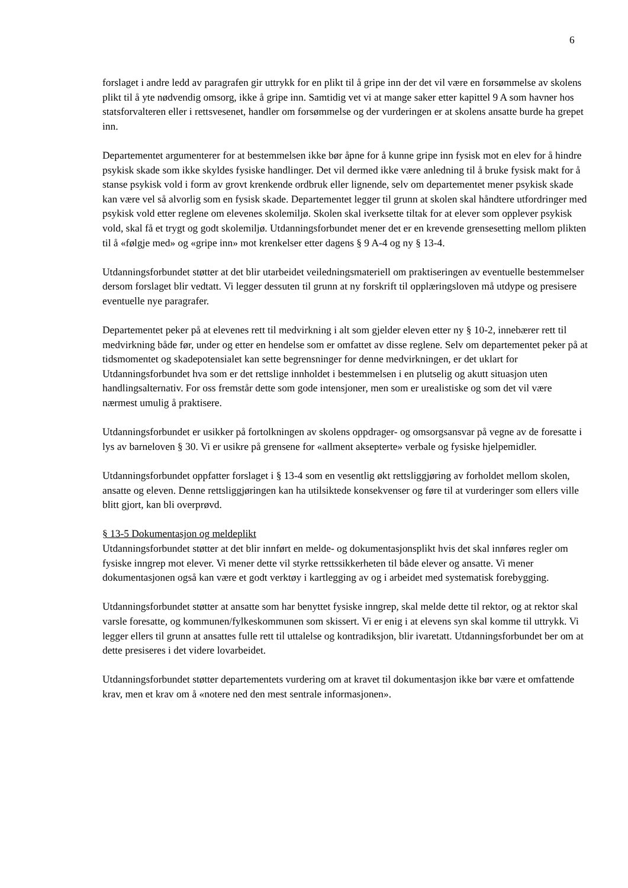6
forslaget i andre ledd av paragrafen gir uttrykk for en plikt til å gripe inn der det vil være en forsømmelse av skolens plikt til å yte nødvendig omsorg, ikke å gripe inn. Samtidig vet vi at mange saker etter kapittel 9 A som havner hos statsforvalteren eller i rettsvesenet, handler om forsømmelse og der vurderingen er at skolens ansatte burde ha grepet inn.
Departementet argumenterer for at bestemmelsen ikke bør åpne for å kunne gripe inn fysisk mot en elev for å hindre psykisk skade som ikke skyldes fysiske handlinger. Det vil dermed ikke være anledning til å bruke fysisk makt for å stanse psykisk vold i form av grovt krenkende ordbruk eller lignende, selv om departementet mener psykisk skade kan være vel så alvorlig som en fysisk skade. Departementet legger til grunn at skolen skal håndtere utfordringer med psykisk vold etter reglene om elevenes skolemiljø. Skolen skal iverksette tiltak for at elever som opplever psykisk vold, skal få et trygt og godt skolemiljø. Utdanningsforbundet mener det er en krevende grensesetting mellom plikten til å «følgje med» og «gripe inn» mot krenkelser etter dagens § 9 A-4 og ny § 13-4.
Utdanningsforbundet støtter at det blir utarbeidet veiledningsmateriell om praktiseringen av eventuelle bestemmelser dersom forslaget blir vedtatt. Vi legger dessuten til grunn at ny forskrift til opplæringsloven må utdype og presisere eventuelle nye paragrafer.
Departementet peker på at elevenes rett til medvirkning i alt som gjelder eleven etter ny § 10-2, innebærer rett til medvirkning både før, under og etter en hendelse som er omfattet av disse reglene. Selv om departementet peker på at tidsmomentet og skadepotensialet kan sette begrensninger for denne medvirkningen, er det uklart for Utdanningsforbundet hva som er det rettslige innholdet i bestemmelsen i en plutselig og akutt situasjon uten handlingsalternativ. For oss fremstår dette som gode intensjoner, men som er urealistiske og som det vil være nærmest umulig å praktisere.
Utdanningsforbundet er usikker på fortolkningen av skolens oppdrager- og omsorgsansvar på vegne av de foresatte i lys av barneloven § 30. Vi er usikre på grensene for «allment aksepterte» verbale og fysiske hjelpemidler.
Utdanningsforbundet oppfatter forslaget i § 13-4 som en vesentlig økt rettsliggjøring av forholdet mellom skolen, ansatte og eleven. Denne rettsliggjøringen kan ha utilsiktede konsekvenser og føre til at vurderinger som ellers ville blitt gjort, kan bli overprøvd.
§ 13-5 Dokumentasjon og meldeplikt
Utdanningsforbundet støtter at det blir innført en melde- og dokumentasjonsplikt hvis det skal innføres regler om fysiske inngrep mot elever. Vi mener dette vil styrke rettssikkerheten til både elever og ansatte. Vi mener dokumentasjonen også kan være et godt verktøy i kartlegging av og i arbeidet med systematisk forebygging.
Utdanningsforbundet støtter at ansatte som har benyttet fysiske inngrep, skal melde dette til rektor, og at rektor skal varsle foresatte, og kommunen/fylkeskommunen som skissert. Vi er enig i at elevens syn skal komme til uttrykk. Vi legger ellers til grunn at ansattes fulle rett til uttalelse og kontradiksjon, blir ivaretatt. Utdanningsforbundet ber om at dette presiseres i det videre lovarbeidet.
Utdanningsforbundet støtter departementets vurdering om at kravet til dokumentasjon ikke bør være et omfattende krav, men et krav om å «notere ned den mest sentrale informasjonen».